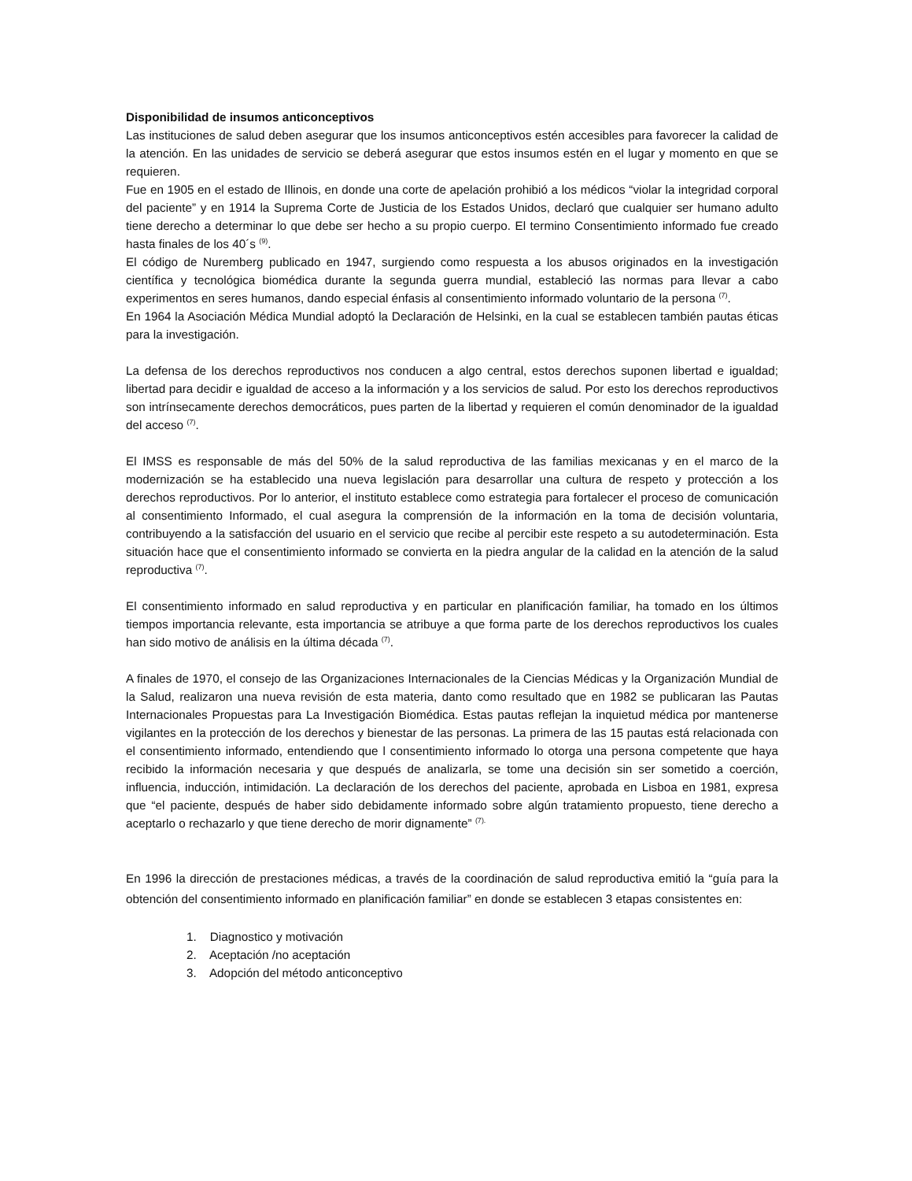Disponibilidad de insumos anticonceptivos
Las instituciones de salud deben asegurar que los insumos anticonceptivos estén accesibles para favorecer la calidad de la atención. En las unidades de servicio se deberá asegurar que estos insumos estén en el lugar y momento en que se requieren.
Fue en 1905 en el estado de Illinois, en donde una corte de apelación prohibió a los médicos “violar la integridad corporal del paciente” y en 1914 la Suprema Corte de Justicia de los Estados Unidos, declaró que cualquier ser humano adulto tiene derecho a determinar lo que debe ser hecho a su propio cuerpo. El termino Consentimiento informado fue creado hasta finales de los 40´s <sup>(9)</sup>.
El código de Nuremberg publicado en 1947, surgiendo como respuesta a los abusos originados en la investigación científica y tecnológica biomédica durante la segunda guerra mundial, estableció las normas para llevar a cabo experimentos en seres humanos, dando especial énfasis al consentimiento informado voluntario de la persona <sup>(7)</sup>.
En 1964 la Asociación Médica Mundial adoptó la Declaración de Helsinki, en la cual se establecen también pautas éticas para la investigación.
La defensa de los derechos reproductivos nos conducen a algo central, estos derechos suponen libertad e igualdad; libertad para decidir e igualdad de acceso a la información y a los servicios de salud. Por esto los derechos reproductivos son intrínsecamente derechos democráticos, pues parten de la libertad y requieren el común denominador de la igualdad del acceso <sup>(7)</sup>.
El IMSS es responsable de más del 50% de la salud reproductiva de las familias mexicanas y en el marco de la modernización se ha establecido una nueva legislación para desarrollar una cultura de respeto y protección a los derechos reproductivos. Por lo anterior, el instituto establece como estrategia para fortalecer el proceso de comunicación al consentimiento Informado, el cual asegura la comprensión de la información en la toma de decisión voluntaria, contribuyendo a la satisfacción del usuario en el servicio que recibe al percibir este respeto a su autodeterminación. Esta situación hace que el consentimiento informado se convierta en la piedra angular de la calidad en la atención de la salud reproductiva <sup>(7)</sup>.
El consentimiento informado en salud reproductiva y en particular en planificación familiar, ha tomado en los últimos tiempos importancia relevante, esta importancia se atribuye a que forma parte de los derechos reproductivos los cuales han sido motivo de análisis en la última década <sup>(7)</sup>.
A finales de 1970, el consejo de las Organizaciones Internacionales de la Ciencias Médicas y la Organización Mundial de la Salud, realizaron una nueva revisión de esta materia, danto como resultado que en 1982 se publicaran las Pautas Internacionales Propuestas para La Investigación Biomédica. Estas pautas reflejan la inquietud médica por mantenerse vigilantes en la protección de los derechos y bienestar de las personas. La primera de las 15 pautas está relacionada con el consentimiento informado, entendiendo que l consentimiento informado lo otorga una persona competente que haya recibido la información necesaria y que después de analizarla, se tome una decisión sin ser sometido a coerción, influencia, inducción, intimidación. La declaración de los derechos del paciente, aprobada en Lisboa en 1981, expresa que “el paciente, después de haber sido debidamente informado sobre algún tratamiento propuesto, tiene derecho a aceptarlo o rechazarlo y que tiene derecho de morir dignamente” <sup>(7).</sup>
En 1996 la dirección de prestaciones médicas, a través de la coordinación de salud reproductiva emitió la “guía para la obtención del consentimiento informado en planificación familiar” en donde se establecen 3 etapas consistentes en:
1. Diagnostico y motivación
2. Aceptación /no aceptación
3. Adopción del método anticonceptivo